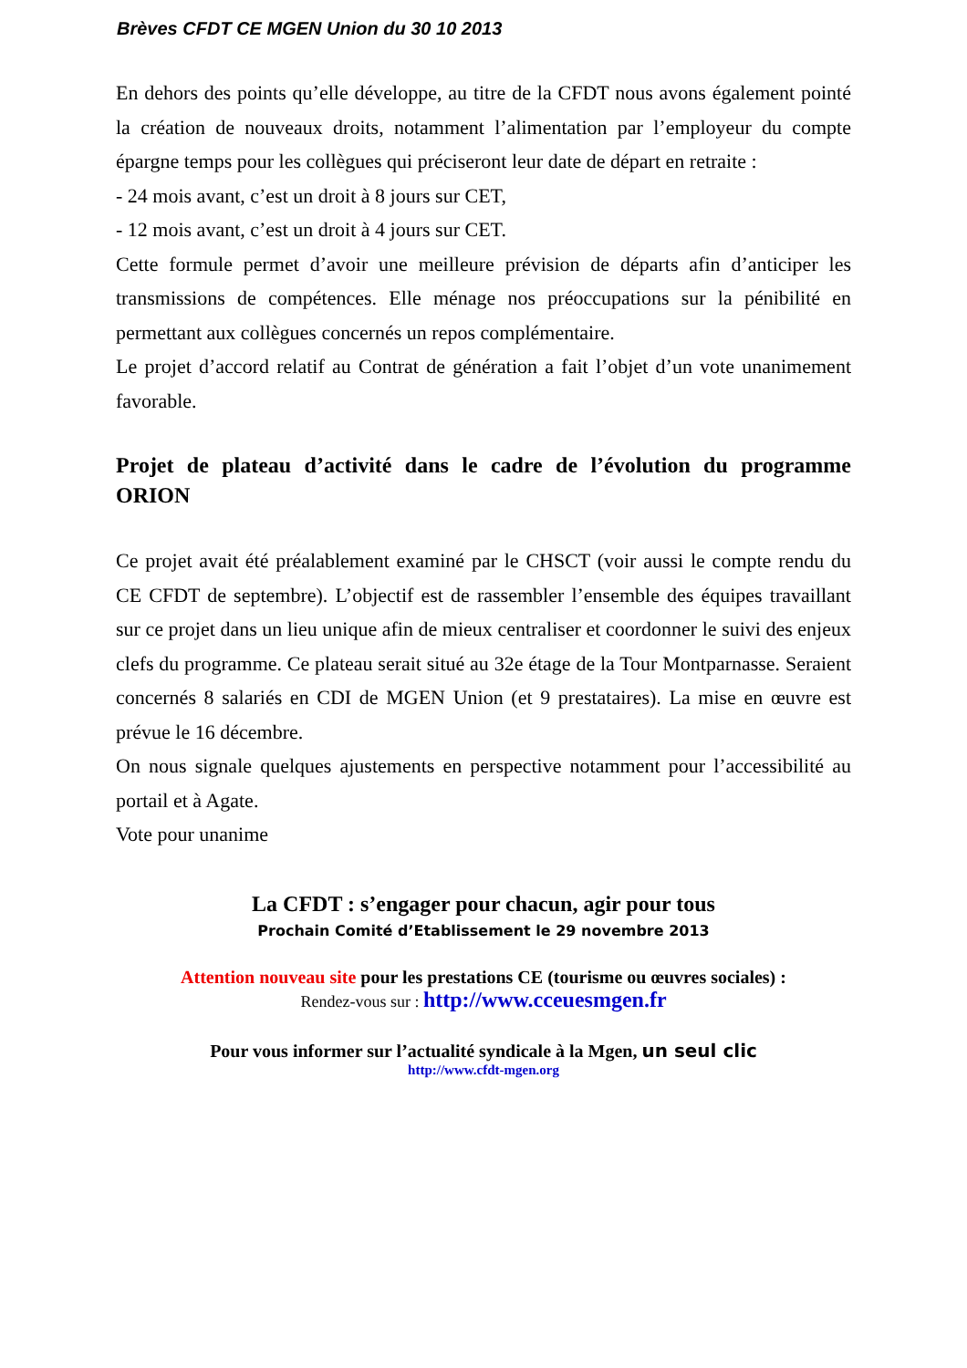Brèves CFDT CE MGEN Union du 30 10 2013
En dehors des points qu’elle développe, au titre de la CFDT nous avons également pointé la création de nouveaux droits, notamment l’alimentation par l’employeur du compte épargne temps pour les collègues qui préciseront leur date de départ en retraite :
- 24 mois avant, c’est un droit à 8 jours sur CET,
- 12 mois avant, c’est un droit à 4 jours sur CET.
Cette formule permet d’avoir une meilleure prévision de départs afin d’anticiper les transmissions de compétences. Elle ménage nos préoccupations sur la pénibilité en permettant aux collègues concernés un repos complémentaire.
Le projet d’accord relatif au Contrat de génération a fait l’objet d’un vote unanimement favorable.
Projet de plateau d’activité dans le cadre de l’évolution du programme ORION
Ce projet avait été préalablement examiné par le CHSCT (voir aussi le compte rendu du CE CFDT de septembre). L’objectif est de rassembler l’ensemble des équipes travaillant sur ce projet dans un lieu unique afin de mieux centraliser et coordonner le suivi des enjeux clefs du programme. Ce plateau serait situé au 32e étage de la Tour Montparnasse. Seraient concernés 8 salariés en CDI de MGEN Union (et 9 prestataires). La mise en œuvre est prévue le 16 décembre.
On nous signale quelques ajustements en perspective notamment pour l’accessibilité au portail et à Agate.
Vote pour unanime
La CFDT : s’engager pour chacun, agir pour tous
Prochain Comité d’Etablissement le 29 novembre 2013
Attention nouveau site pour les prestations CE (tourisme ou œuvres sociales) :
Rendez-vous sur : http://www.cceuesmgen.fr
Pour vous informer sur l’actualité syndicale à la Mgen, un seul clic
http://www.cfdt-mgen.org